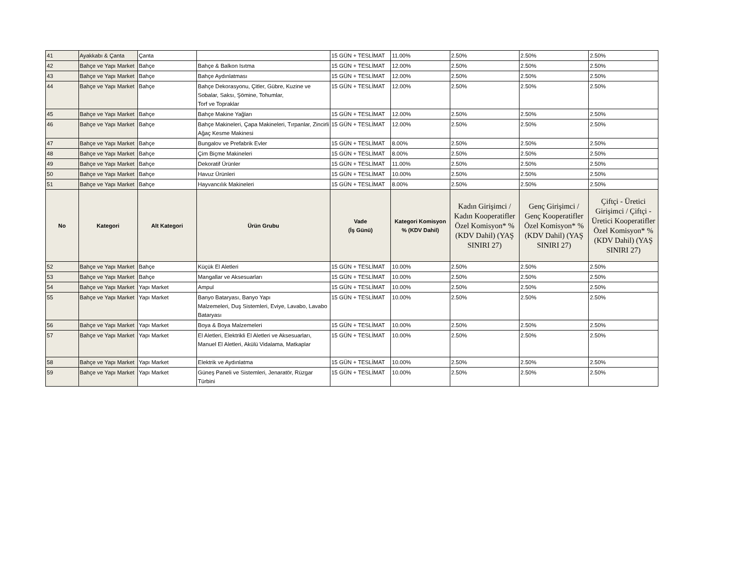| 41 | Ayakkabı & Çanta | Çanta | | 15 GÜN + TESLİMAT | 11.00% | 2.50% | 2.50% | 2.50% |
| 42 | Bahçe ve Yapı Market | Bahçe | Bahçe & Balkon Isıtma | 15 GÜN + TESLİMAT | 12.00% | 2.50% | 2.50% | 2.50% |
| 43 | Bahçe ve Yapı Market | Bahçe | Bahçe Aydınlatması | 15 GÜN + TESLİMAT | 12.00% | 2.50% | 2.50% | 2.50% |
| 44 | Bahçe ve Yapı Market | Bahçe | Bahçe Dekorasyonu, Çitler, Gübre, Kuzine ve Sobalar, Saksı, Şömine, Tohumlar, Torf ve Topraklar | 15 GÜN + TESLİMAT | 12.00% | 2.50% | 2.50% | 2.50% |
| 45 | Bahçe ve Yapı Market | Bahçe | Bahçe Makine Yağları | 15 GÜN + TESLİMAT | 12.00% | 2.50% | 2.50% | 2.50% |
| 46 | Bahçe ve Yapı Market | Bahçe | Bahçe Makineleri, Çapa Makineleri, Tırpanlar, Zincirli Ağaç Kesme Makinesi | 15 GÜN + TESLİMAT | 12.00% | 2.50% | 2.50% | 2.50% |
| 47 | Bahçe ve Yapı Market | Bahçe | Bungalov ve Prefabrik Evler | 15 GÜN + TESLİMAT | 8.00% | 2.50% | 2.50% | 2.50% |
| 48 | Bahçe ve Yapı Market | Bahçe | Çim Biçme Makineleri | 15 GÜN + TESLİMAT | 8.00% | 2.50% | 2.50% | 2.50% |
| 49 | Bahçe ve Yapı Market | Bahçe | Dekoratif Ürünler | 15 GÜN + TESLİMAT | 11.00% | 2.50% | 2.50% | 2.50% |
| 50 | Bahçe ve Yapı Market | Bahçe | Havuz Ürünleri | 15 GÜN + TESLİMAT | 10.00% | 2.50% | 2.50% | 2.50% |
| 51 | Bahçe ve Yapı Market | Bahçe | Hayvancılık Makineleri | 15 GÜN + TESLİMAT | 8.00% | 2.50% | 2.50% | 2.50% |
| No | Kategori | Alt Kategori | Ürün Grubu | Vade (İş Günü) | Kategori Komisyon % (KDV Dahil) | Kadın Girişimci / Kadın Kooperatifler Özel Komisyon* % (KDV Dahil) (YAŞ SINIRI 27) | Genç Girişimci / Genç Kooperatifler Özel Komisyon* % (KDV Dahil) (YAŞ SINIRI 27) | Çiftçi - Üretici Girişimci / Çiftçi - Üretici Kooperatifler Özel Komisyon* % (KDV Dahil) (YAŞ SINIRI 27) |
| 52 | Bahçe ve Yapı Market | Bahçe | Küçük El Aletleri | 15 GÜN + TESLİMAT | 10.00% | 2.50% | 2.50% | 2.50% |
| 53 | Bahçe ve Yapı Market | Bahçe | Mangallar ve Aksesuarları | 15 GÜN + TESLİMAT | 10.00% | 2.50% | 2.50% | 2.50% |
| 54 | Bahçe ve Yapı Market | Yapı Market | Ampul | 15 GÜN + TESLİMAT | 10.00% | 2.50% | 2.50% | 2.50% |
| 55 | Bahçe ve Yapı Market | Yapı Market | Banyo Bataryası, Banyo Yapı Malzemeleri, Duş Sistemleri, Eviye, Lavabo, Lavabo Bataryası | 15 GÜN + TESLİMAT | 10.00% | 2.50% | 2.50% | 2.50% |
| 56 | Bahçe ve Yapı Market | Yapı Market | Boya & Boya Malzemeleri | 15 GÜN + TESLİMAT | 10.00% | 2.50% | 2.50% | 2.50% |
| 57 | Bahçe ve Yapı Market | Yapı Market | El Aletleri, Elektrikli El Aletleri ve Aksesuarları, Manuel El Aletleri, Akülü Vidalama, Matkaplar | 15 GÜN + TESLİMAT | 10.00% | 2.50% | 2.50% | 2.50% |
| 58 | Bahçe ve Yapı Market | Yapı Market | Elektrik ve Aydınlatma | 15 GÜN + TESLİMAT | 10.00% | 2.50% | 2.50% | 2.50% |
| 59 | Bahçe ve Yapı Market | Yapı Market | Güneş Paneli ve Sistemleri, Jenaratör, Rüzgar Türbini | 15 GÜN + TESLİMAT | 10.00% | 2.50% | 2.50% | 2.50% |